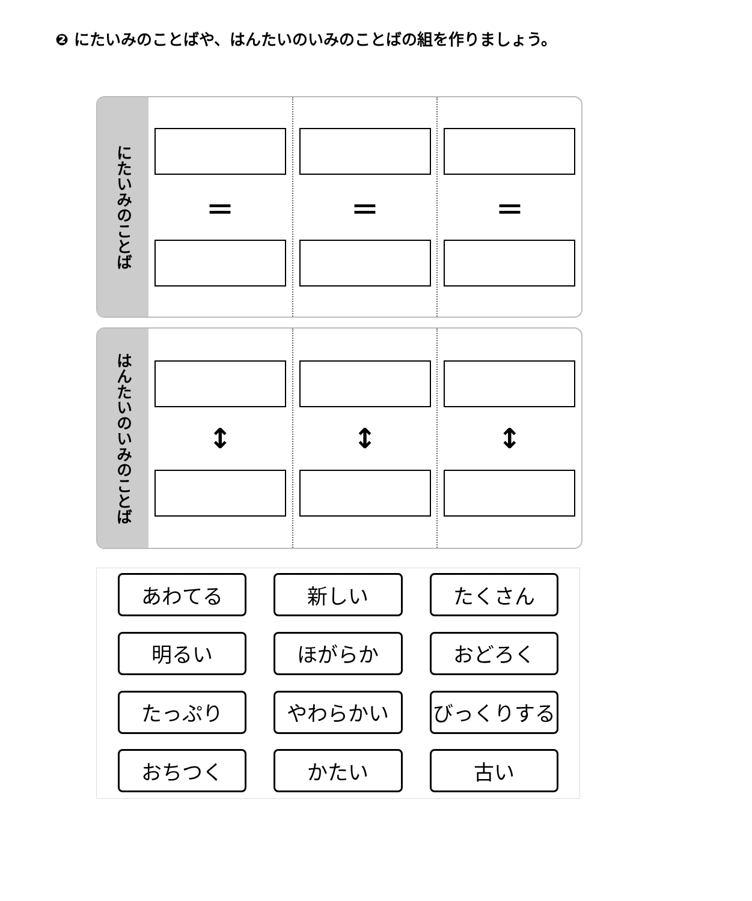❷ にたいみのことばや、はんたいのいみのことばの組を作りましょう。
にたいみのことば
＝ ＝ ＝
はんたいのいみのことば
↕ ↕ ↕
あわてる
新しい
たくさん
明るい
ほがらか
おどろく
たっぷり
やわらかい
びっくりする
おちつく
かたい
古い